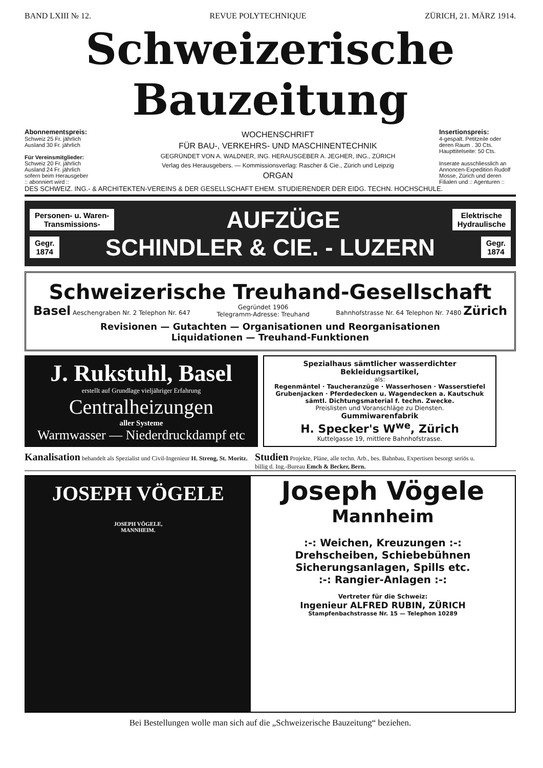BAND LXIII № 12. REVUE POLYTECHNIQUE ZÜRICH, 21. MÄRZ 1914.
Schweizerische Bauzeitung
Abonnementspreis:
Schweiz 25 Fr. jährlich
Ausland 30 Fr. jährlich
Für Vereinsmitglieder:
Schweiz 20 Fr. jährlich
Ausland 24 Fr. jährlich
sofern beim Herausgeber
:: abonniert wird ::
WOCHENSCHRIFT
FÜR BAU-, VERKEHRS- UND MASCHINENTECHNIK
GEGRÜNDET VON A. WALDNER, ING. HERAUSGEBER A. JEGHER, ING., ZÜRICH
Verlag des Herausgebers. — Kommissionsverlag: Rascher & Cie., Zürich und Leipzig
ORGAN
Insertionspreis:
4-gespalt. Petitzeile oder deren Raum . 30 Cts.
Haupttitelseite: 50 Cts.
Inserate ausschliesslich an Annoncen-Expedition Rudolf Mosse, Zürich und deren Filialen und :: Agenturen ::
DES SCHWEIZ. ING.- & ARCHITEKTEN-VEREINS & DER GESELLSCHAFT EHEM. STUDIERENDER DER EIDG. TECHN. HOCHSCHULE.
Personen- u. Waren-
Transmissions- AUFZÜGE Elektrische
Hydraulische
Gegr.
1874 SCHINDLER & CIE. - LUZERN Gegr.
1874
Schweizerische Treuhand-Gesellschaft
Basel Aeschengraben Nr. 2 Telephon Nr. 647 Gegründet 1906
Telegramm-Adresse: Treuhand Bahnhofstrasse Nr. 64 Telephon Nr. 7480 Zürich
Revisionen — Gutachten — Organisationen und Reorganisationen
Liquidationen — Treuhand-Funktionen
J. Rukstuhl, Basel
erstellt auf Grundlage vieljähriger Erfahrung
Centralheizungen
aller Systeme
Warmwasser — Niederdruckdampf etc
Spezialhaus sämtlicher wasserdichter Bekleidungsartikel,
als:
Regenmäntel · Taucheranzüge · Wasserhosen · Wasserstiefel
Grubenjacken · Pferdedecken u. Wagendecken a. Kautschuk
sämtl. Dichtungsmaterial f. techn. Zwecke.
Preislisten und Voranschläge zu Diensten.
Gummiwarenfabrik
H. Specker's W<sup>we</sup>, Zürich
Kuttelgasse 19, mittlere Bahnhofstrasse.
Kanalisation behandelt als Spezialist und Civil-Ingenieur H. Streng, St. Moritz.
Studien Projekte, Pläne, alle techn. Arb., bes. Bahnbau, Expertisen besorgt seriös u. billig d. Ing.-Bureau Emch & Becker, Bern.
JOSEPH VÖGELE
JOSEPH VÖGELE,
MANNHEIM.
Joseph Vögele
Mannheim
:-: Weichen, Kreuzungen :-:
Drehscheiben, Schiebebühnen
Sicherungsanlagen, Spills etc.
:-: Rangier-Anlagen :-:
Vertreter für die Schweiz:
Ingenieur ALFRED RUBIN, ZÜRICH
Stampfenbachstrasse Nr. 15 — Telephon 10289
Bei Bestellungen wolle man sich auf die „Schweizerische Bauzeitung“ beziehen.